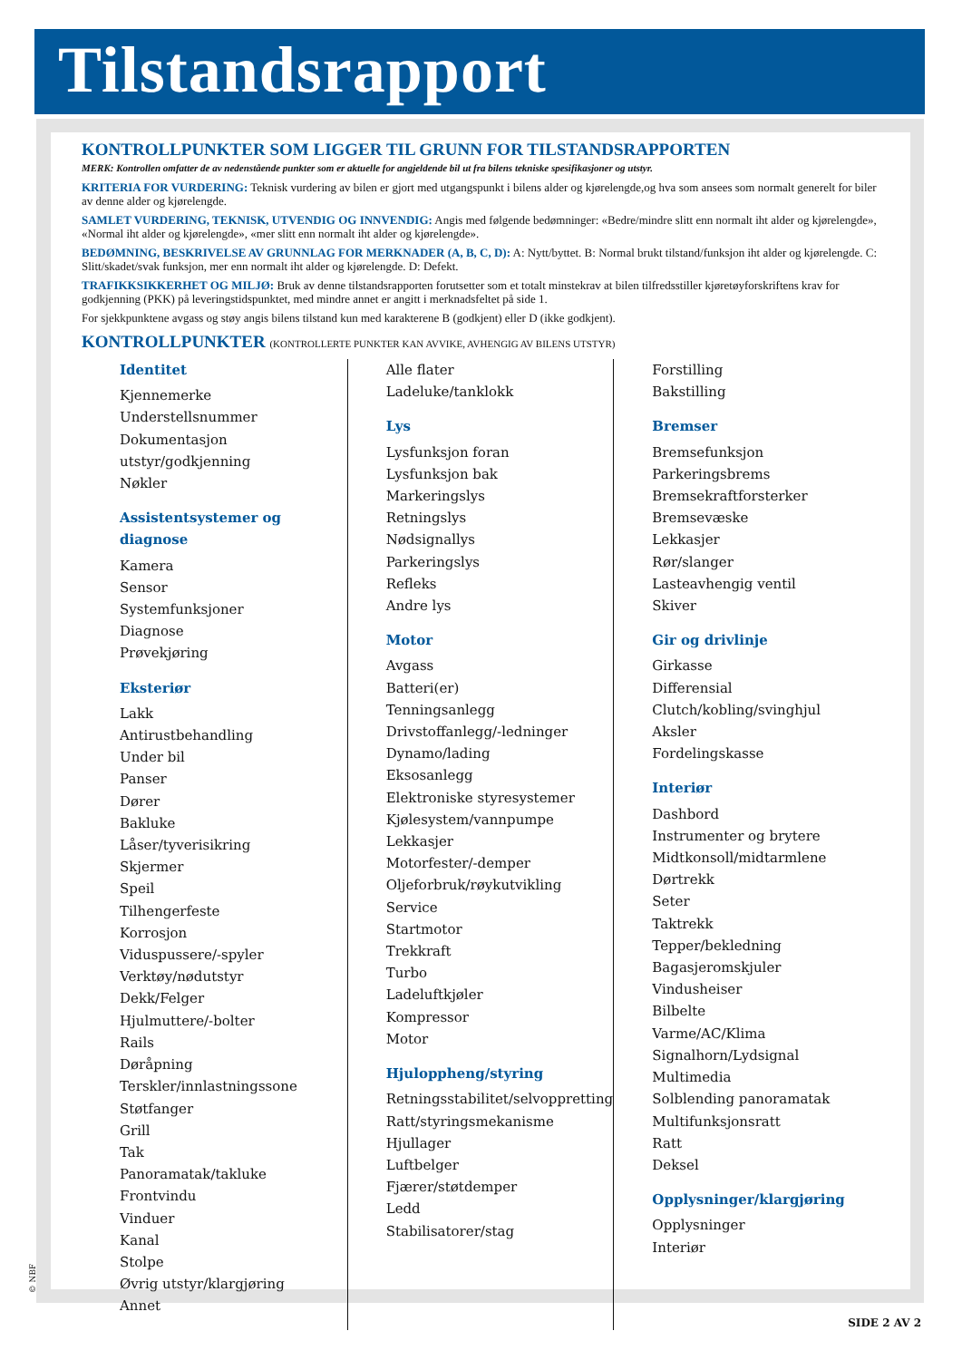Tilstandsrapport
KONTROLLPUNKTER SOM LIGGER TIL GRUNN FOR TILSTANDSRAPPORTEN
MERK: Kontrollen omfatter de av nedenstående punkter som er aktuelle for angjeldende bil ut fra bilens tekniske spesifikasjoner og utstyr.
KRITERIA FOR VURDERING: Teknisk vurdering av bilen er gjort med utgangspunkt i bilens alder og kjørelengde,og hva som ansees som normalt generelt for biler av denne alder og kjørelengde.
SAMLET VURDERING, TEKNISK, UTVENDIG OG INNVENDIG: Angis med følgende bedømninger: «Bedre/mindre slitt enn normalt iht alder og kjørelengde», «Normal iht alder og kjørelengde», «mer slitt enn normalt iht alder og kjørelengde».
BEDØMNING, BESKRIVELSE AV GRUNNLAG FOR MERKNADER (A, B, C, D): A: Nytt/byttet. B: Normal brukt tilstand/funksjon iht alder og kjørelengde. C: Slitt/skadet/svak funksjon, mer enn normalt iht alder og kjørelengde. D: Defekt.
TRAFIKKSIKKERHET OG MILJØ: Bruk av denne tilstandsrapporten forutsetter som et totalt minstekrav at bilen tilfredsstiller kjøretøyforskriftens krav for godkjenning (PKK) på leveringstidspunktet, med mindre annet er angitt i merknadsfeltet på side 1.
For sjekkpunktene avgass og støy angis bilens tilstand kun med karakterene B (godkjent) eller D (ikke godkjent).
KONTROLLPUNKTER (KONTROLLERTE PUNKTER KAN AVVIKE, AVHENGIG AV BILENS UTSTYR)
Identitet
Kjennemerke
Understellsnummer
Dokumentasjon utstyr/godkjenning
Nøkler
Assistentsystemer og diagnose
Kamera
Sensor
Systemfunksjoner
Diagnose
Prøvekjøring
Eksteriør
Lakk
Antirustbehandling
Under bil
Panser
Dører
Bakluke
Låser/tyverisikring
Skjermer
Speil
Tilhengerfeste
Korrosjon
Viduspussere/-spyler
Verktøy/nødutstyr
Dekk/Felger
Hjulmuttere/-bolter
Rails
Døråpning
Terskler/innlastningssone
Støtfanger
Grill
Tak
Panoramatak/takluke
Frontvindu
Vinduer
Kanal
Stolpe
Øvrig utstyr/klargjøring
Annet
Alle flater
Ladeluke/tanklokk
Lys
Lysfunksjon foran
Lysfunksjon bak
Markeringslys
Retningslys
Nødsignallys
Parkeringslys
Refleks
Andre lys
Motor
Avgass
Batteri(er)
Tenningsanlegg
Drivstoffanlegg/-ledninger
Dynamo/lading
Eksosanlegg
Elektroniske styresystemer
Kjølesystem/vannpumpe
Lekkasjer
Motorfester/-demper
Oljeforbruk/røykutvikling
Service
Startmotor
Trekkraft
Turbo
Ladeluftkjøler
Kompressor
Motor
Hjuloppheng/styring
Retningsstabilitet/selvoppretting
Ratt/styringsmekanisme
Hjullager
Luftbelger
Fjærer/støtdemper
Ledd
Stabilisatorer/stag
Forstilling
Bakstilling
Bremser
Bremsefunksjon
Parkeringsbrems
Bremsekraftforsterker
Bremsevæske
Lekkasjer
Rør/slanger
Lasteavhengig ventil
Skiver
Gir og drivlinje
Girkasse
Differensial
Clutch/kobling/svinghjul
Aksler
Fordelingskasse
Interiør
Dashbord
Instrumenter og brytere
Midtkonsoll/midtarmlene
Dørtrekk
Seter
Taktrekk
Tepper/bekledning
Bagasjeromskjuler
Vindusheiser
Bilbelte
Varme/AC/Klima
Signalhorn/Lydsignal
Multimedia
Solblending panoramatak
Multifunksjonsratt
Ratt
Deksel
Opplysninger/klargjøring
Opplysninger
Interiør
© NBF
SIDE 2 AV 2